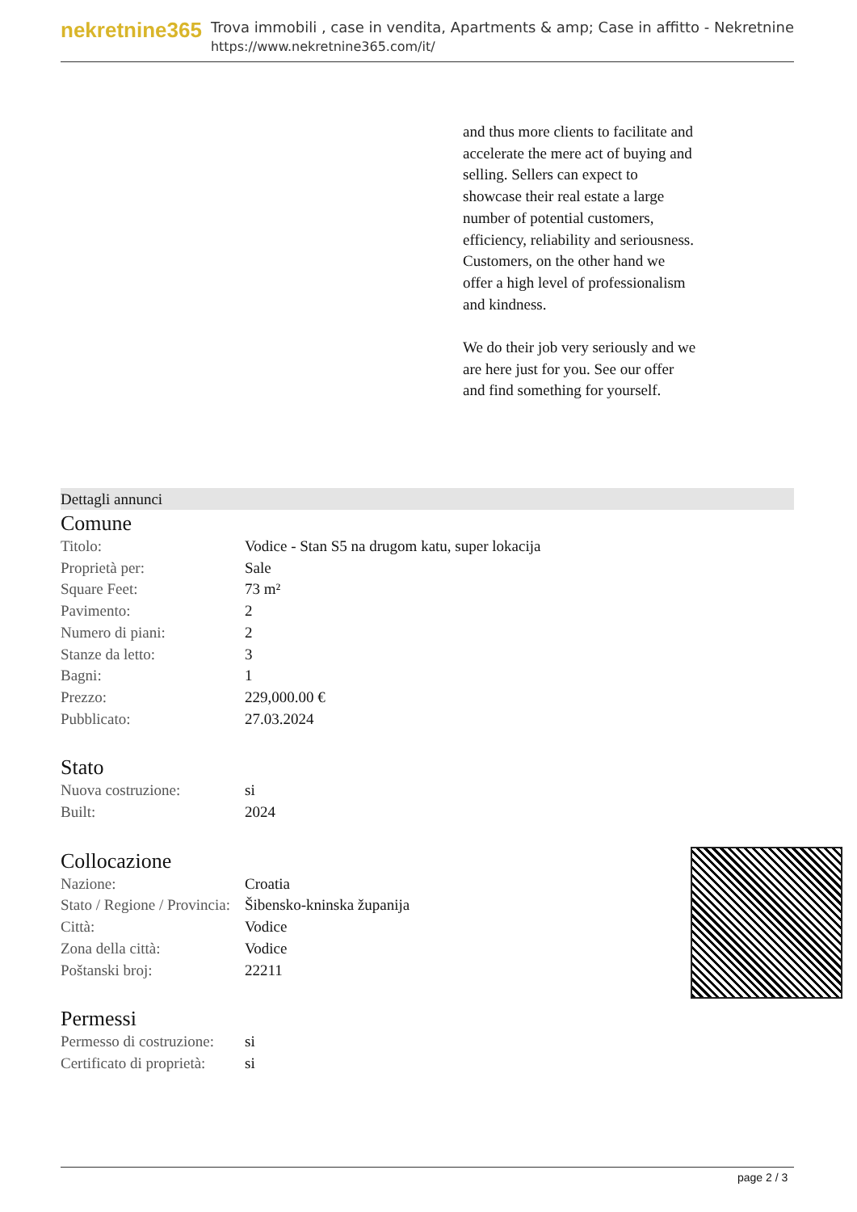nekretnine365
Trova immobili , case in vendita, Apartments & amp; Case in affitto - Nekretnine
https://www.nekretnine365.com/it/
and thus more clients to facilitate and accelerate the mere act of buying and selling. Sellers can expect to showcase their real estate a large number of potential customers, efficiency, reliability and seriousness. Customers, on the other hand we offer a high level of professionalism and kindness.
We do their job very seriously and we are here just for you. See our offer and find something for yourself.
Dettagli annunci
Comune
| Titolo: | Vodice - Stan S5 na drugom katu, super lokacija |
| Proprietà per: | Sale |
| Square Feet: | 73 m² |
| Pavimento: | 2 |
| Numero di piani: | 2 |
| Stanze da letto: | 3 |
| Bagni: | 1 |
| Prezzo: | 229,000.00 € |
| Pubblicato: | 27.03.2024 |
Stato
| Nuova costruzione: | si |
| Built: | 2024 |
Collocazione
| Nazione: | Croatia |
| Stato / Regione / Provincia: | Šibensko-kninska županija |
| Città: | Vodice |
| Zona della città: | Vodice |
| Poštanski broj: | 22211 |
Permessi
| Permesso di costruzione: | si |
| Certificato di proprietà: | si |
page 2 / 3